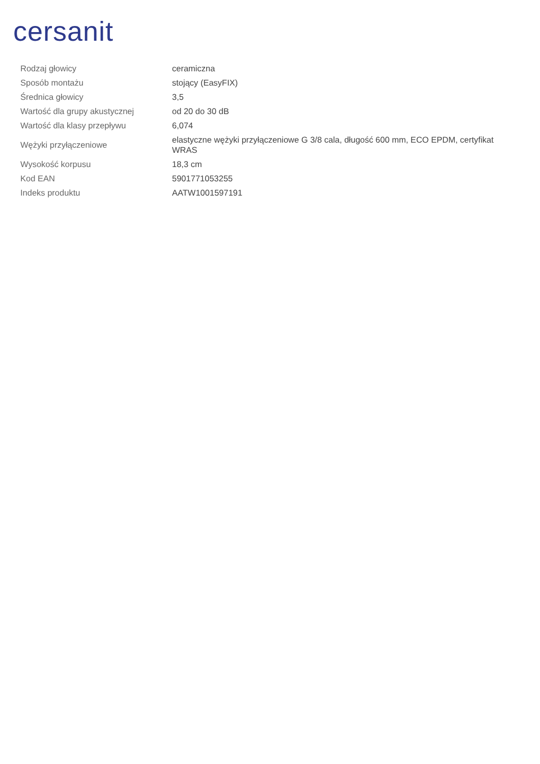cersanit
| Rodzaj głowicy | ceramiczna |
| Sposób montażu | stojący (EasyFIX) |
| Średnica głowicy | 3,5 |
| Wartość dla grupy akustycznej | od 20 do 30 dB |
| Wartość dla klasy przepływu | 6,074 |
| Wężyki przyłączeniowe | elastyczne wężyki przyłączeniowe G 3/8 cala, długość 600 mm, ECO EPDM, certyfikat WRAS |
| Wysokość korpusu | 18,3 cm |
| Kod EAN | 5901771053255 |
| Indeks produktu | AATW1001597191 |